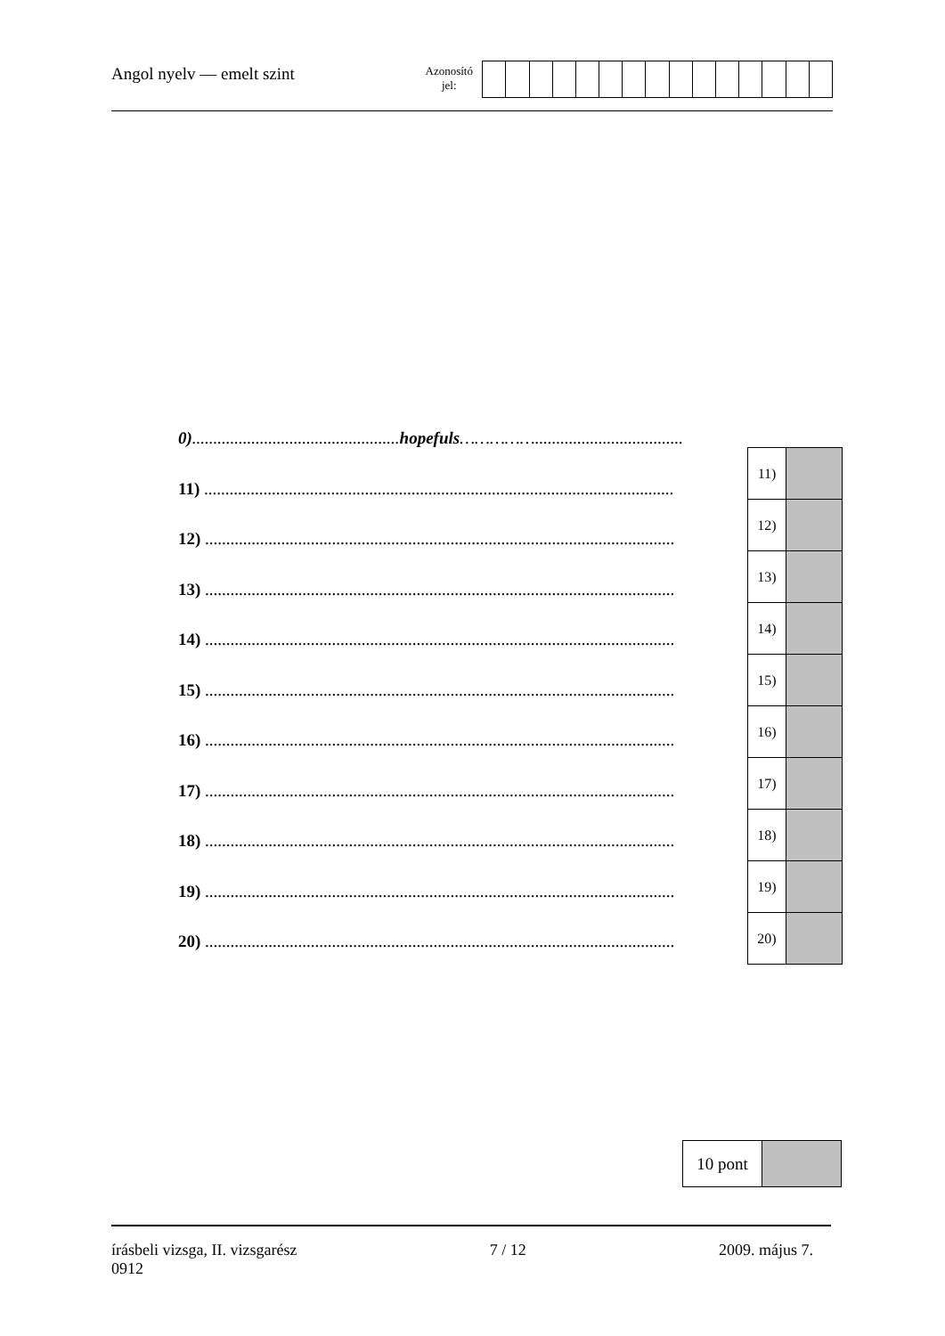Angol nyelv — emelt szint
Azonosító
jel:
0).................................................hopefuls……………...................................
11) ...............................................................................................................
12) ...............................................................................................................
13) ...............................................................................................................
14) ...............................................................................................................
15) ...............................................................................................................
16) ...............................................................................................................
17) ...............................................................................................................
18) ...............................................................................................................
19) ...............................................................................................................
20) ...............................................................................................................
| 11) | |
| 12) | |
| 13) | |
| 14) | |
| 15) | |
| 16) | |
| 17) | |
| 18) | |
| 19) | |
| 20) | |
| 10 pont | |
írásbeli vizsga, II. vizsgarész
0912
7 / 12 2009. május 7.